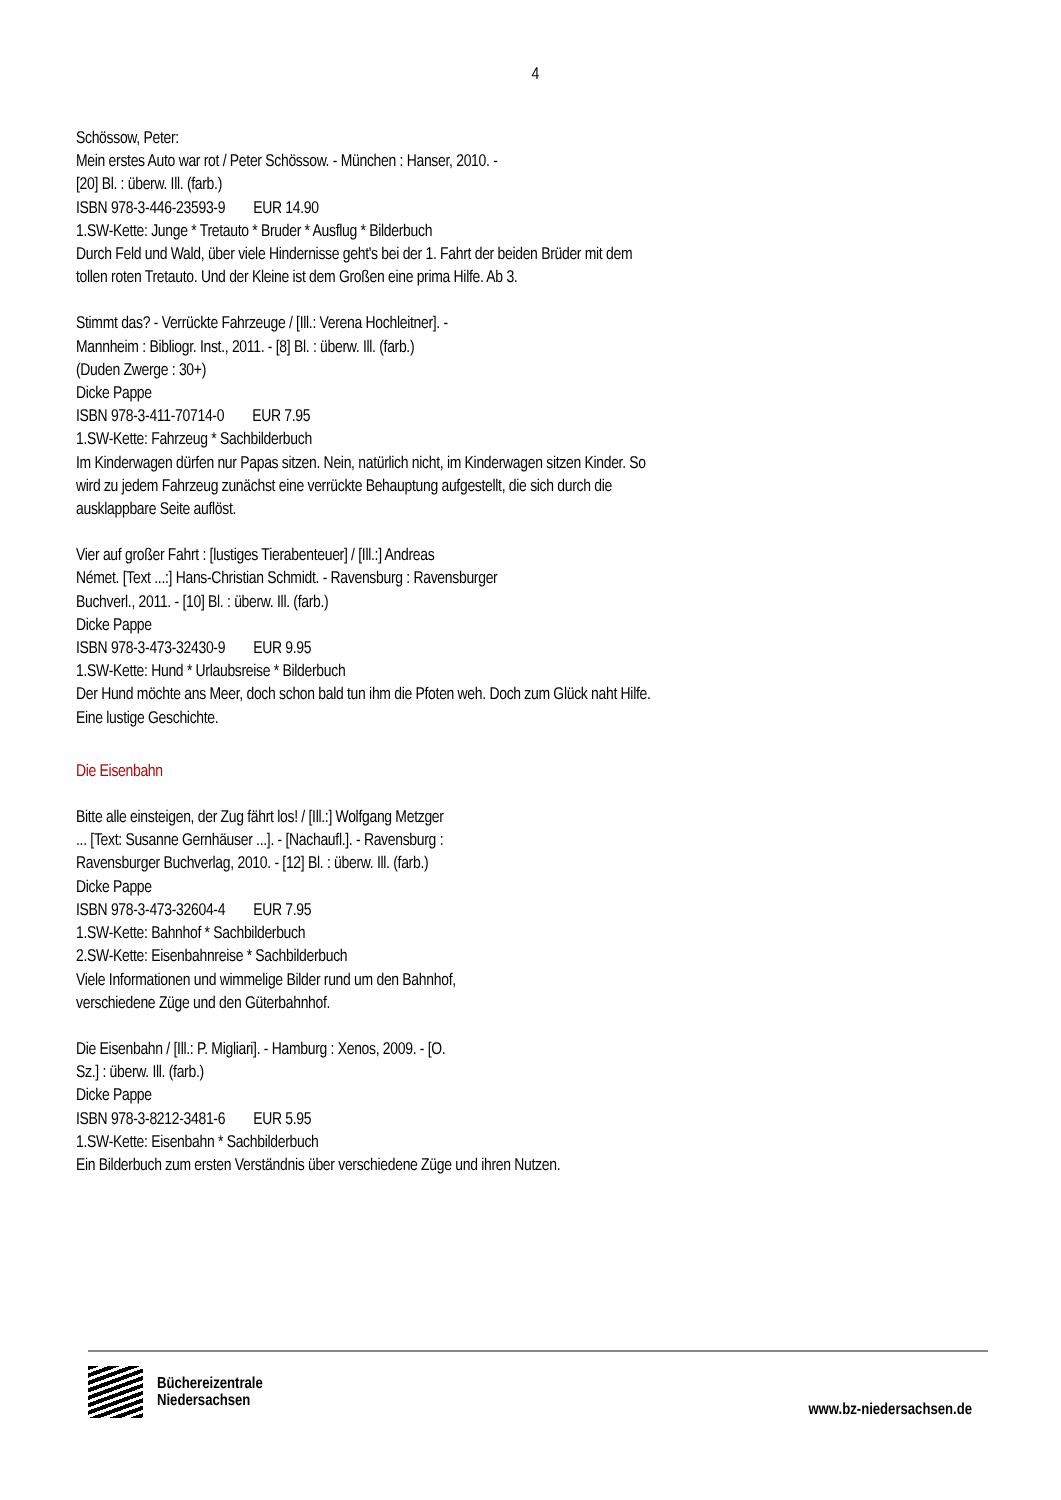4
Schössow, Peter:
Mein erstes Auto war rot / Peter Schössow. - München : Hanser, 2010. -
[20] Bl. : überw. Ill. (farb.)
ISBN 978-3-446-23593-9 EUR 14.90
1.SW-Kette: Junge * Tretauto * Bruder * Ausflug * Bilderbuch
Durch Feld und Wald, über viele Hindernisse geht's bei der 1. Fahrt der beiden Brüder mit dem tollen roten Tretauto. Und der Kleine ist dem Großen eine prima Hilfe. Ab 3.
Stimmt das? - Verrückte Fahrzeuge / [Ill.: Verena Hochleitner]. -
Mannheim : Bibliogr. Inst., 2011. - [8] Bl. : überw. Ill. (farb.)
(Duden Zwerge : 30+)
Dicke Pappe
ISBN 978-3-411-70714-0 EUR 7.95
1.SW-Kette: Fahrzeug * Sachbilderbuch
Im Kinderwagen dürfen nur Papas sitzen. Nein, natürlich nicht, im Kinderwagen sitzen Kinder. So wird zu jedem Fahrzeug zunächst eine verrückte Behauptung aufgestellt, die sich durch die ausklappbare Seite auflöst.
Vier auf großer Fahrt : [lustiges Tierabenteuer] / [Ill.:] Andreas
Német. [Text ...:] Hans-Christian Schmidt. - Ravensburg : Ravensburger
Buchverl., 2011. - [10] Bl. : überw. Ill. (farb.)
Dicke Pappe
ISBN 978-3-473-32430-9 EUR 9.95
1.SW-Kette: Hund * Urlaubsreise * Bilderbuch
Der Hund möchte ans Meer, doch schon bald tun ihm die Pfoten weh. Doch zum Glück naht Hilfe. Eine lustige Geschichte.
Die Eisenbahn
Bitte alle einsteigen, der Zug fährt los! / [Ill.:] Wolfgang Metzger
... [Text: Susanne Gernhäuser ...]. - [Nachaufl.]. - Ravensburg :
Ravensburger Buchverlag, 2010. - [12] Bl. : überw. Ill. (farb.)
Dicke Pappe
ISBN 978-3-473-32604-4 EUR 7.95
1.SW-Kette: Bahnhof * Sachbilderbuch
2.SW-Kette: Eisenbahnreise * Sachbilderbuch
Viele Informationen und wimmelige Bilder rund um den Bahnhof,
verschiedene Züge und den Güterbahnhof.
Die Eisenbahn / [Ill.: P. Migliari]. - Hamburg : Xenos, 2009. - [O.
Sz.] : überw. Ill. (farb.)
Dicke Pappe
ISBN 978-3-8212-3481-6 EUR 5.95
1.SW-Kette: Eisenbahn * Sachbilderbuch
Ein Bilderbuch zum ersten Verständnis über verschiedene Züge und ihren Nutzen.
Büchereizentrale
Niedersachsen
www.bz-niedersachsen.de